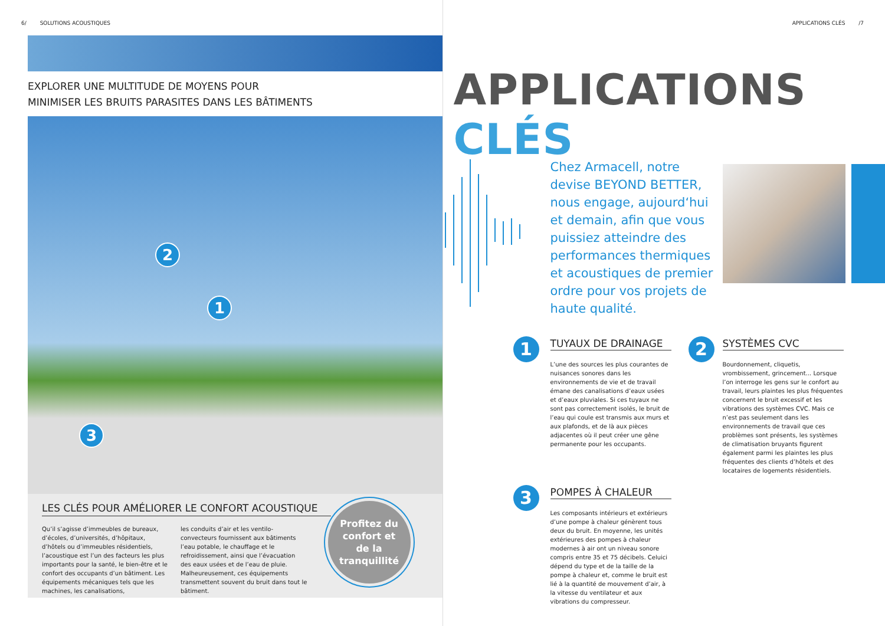6/ SOLUTIONS ACOUSTIQUES
EXPLORER UNE MULTITUDE DE MOYENS POUR
MINIMISER LES BRUITS PARASITES DANS LES BÂTIMENTS
2
1
3
LES CLÉS POUR AMÉLIORER LE CONFORT ACOUSTIQUE
Qu’il s’agisse d’immeubles de bureaux, d’écoles, d’universités, d’hôpitaux, d’hôtels ou d’immeubles résidentiels, l’acoustique est l’un des facteurs les plus importants pour la santé, le bien-être et le confort des occupants d’un bâtiment. Les équipements mécaniques tels que les machines, les canalisations,
les conduits d’air et les ventilo-convecteurs fournissent aux bâtiments l’eau potable, le chauffage et le refroidissement, ainsi que l’évacuation des eaux usées et de l’eau de pluie. Malheureusement, ces équipements transmettent souvent du bruit dans tout le bâtiment.
Profitez du
confort et
de la
tranquillité
APPLICATIONS CLÉS /7
APPLICATIONS CLÉS
Chez Armacell, notre devise BEYOND BETTER, nous engage, aujourd‘hui et demain, afin que vous puissiez atteindre des performances thermiques et acoustiques de premier ordre pour vos projets de haute qualité.
1
TUYAUX DE DRAINAGE
L’une des sources les plus courantes de nuisances sonores dans les environnements de vie et de travail émane des canalisations d’eaux usées et d’eaux pluviales. Si ces tuyaux ne sont pas correctement isolés, le bruit de l’eau qui coule est transmis aux murs et aux plafonds, et de là aux pièces adjacentes où il peut créer une gêne permanente pour les occupants.
2
SYSTÈMES CVC
Bourdonnement, cliquetis, vrombissement, grincement... Lorsque l’on interroge les gens sur le confort au travail, leurs plaintes les plus fréquentes concernent le bruit excessif et les vibrations des systèmes CVC. Mais ce n’est pas seulement dans les environnements de travail que ces problèmes sont présents, les systèmes de climatisation bruyants figurent également parmi les plaintes les plus fréquentes des clients d’hôtels et des locataires de logements résidentiels.
3
POMPES À CHALEUR
Les composants intérieurs et extérieurs d’une pompe à chaleur génèrent tous deux du bruit. En moyenne, les unités extérieures des pompes à chaleur modernes à air ont un niveau sonore compris entre 35 et 75 décibels. Celuici dépend du type et de la taille de la pompe à chaleur et, comme le bruit est lié à la quantité de mouvement d’air, à la vitesse du ventilateur et aux vibrations du compresseur.